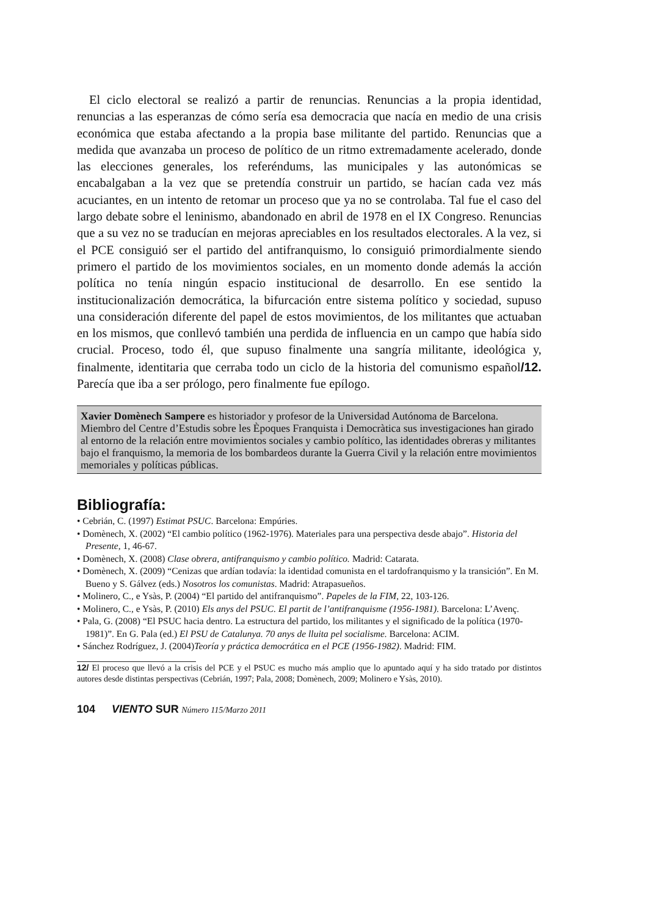El ciclo electoral se realizó a partir de renuncias. Renuncias a la propia identidad, renuncias a las esperanzas de cómo sería esa democracia que nacía en medio de una crisis económica que estaba afectando a la propia base militante del partido. Renuncias que a medida que avanzaba un proceso de político de un ritmo extremadamente acelerado, donde las elecciones generales, los referéndums, las municipales y las autonómicas se encabalgaban a la vez que se pretendía construir un partido, se hacían cada vez más acuciantes, en un intento de retomar un proceso que ya no se controlaba. Tal fue el caso del largo debate sobre el leninismo, abandonado en abril de 1978 en el IX Congreso. Renuncias que a su vez no se traducían en mejoras apreciables en los resultados electorales. A la vez, si el PCE consiguió ser el partido del antifranquismo, lo consiguió primordialmente siendo primero el partido de los movimientos sociales, en un momento donde además la acción política no tenía ningún espacio institucional de desarrollo. En ese sentido la institucionalización democrática, la bifurcación entre sistema político y sociedad, supuso una consideración diferente del papel de estos movimientos, de los militantes que actuaban en los mismos, que conllevó también una perdida de influencia en un campo que había sido crucial. Proceso, todo él, que supuso finalmente una sangría militante, ideológica y, finalmente, identitaria que cerraba todo un ciclo de la historia del comunismo español/12. Parecía que iba a ser prólogo, pero finalmente fue epílogo.
Xavier Domènech Sampere es historiador y profesor de la Universidad Autónoma de Barcelona. Miembro del Centre d’Estudis sobre les Èpoques Franquista i Democràtica sus investigaciones han girado al entorno de la relación entre movimientos sociales y cambio político, las identidades obreras y militantes bajo el franquismo, la memoria de los bombardeos durante la Guerra Civil y la relación entre movimientos memoriales y políticas públicas.
Bibliografía:
• Cebrián, C. (1997) Estimat PSUC. Barcelona: Empúries.
• Domènech, X. (2002) “El cambio político (1962-1976). Materiales para una perspectiva desde abajo”. Historia del Presente, 1, 46-67.
• Domènech, X. (2008) Clase obrera, antifranquismo y cambio político. Madrid: Catarata.
• Domènech, X. (2009) “Cenizas que ardían todavía: la identidad comunista en el tardofranquismo y la transición”. En M. Bueno y S. Gálvez (eds.) Nosotros los comunistas. Madrid: Atrapasueños.
• Molinero, C., e Ysàs, P. (2004) “El partido del antifranquismo”. Papeles de la FIM, 22, 103-126.
• Molinero, C., e Ysàs, P. (2010) Els anys del PSUC. El partit de l’antifranquisme (1956-1981). Barcelona: L’Avenç.
• Pala, G. (2008) “El PSUC hacia dentro. La estructura del partido, los militantes y el significado de la política (1970-1981)”. En G. Pala (ed.) El PSU de Catalunya. 70 anys de lluita pel socialisme. Barcelona: ACIM.
• Sánchez Rodríguez, J. (2004)Teoría y práctica democrática en el PCE (1956-1982). Madrid: FIM.
12/ El proceso que llevó a la crisis del PCE y el PSUC es mucho más amplio que lo apuntado aquí y ha sido tratado por distintos autores desde distintas perspectivas (Cebrián, 1997; Pala, 2008; Domènech, 2009; Molinero e Ysàs, 2010).
104 VIENTO SUR Número 115/Marzo 2011